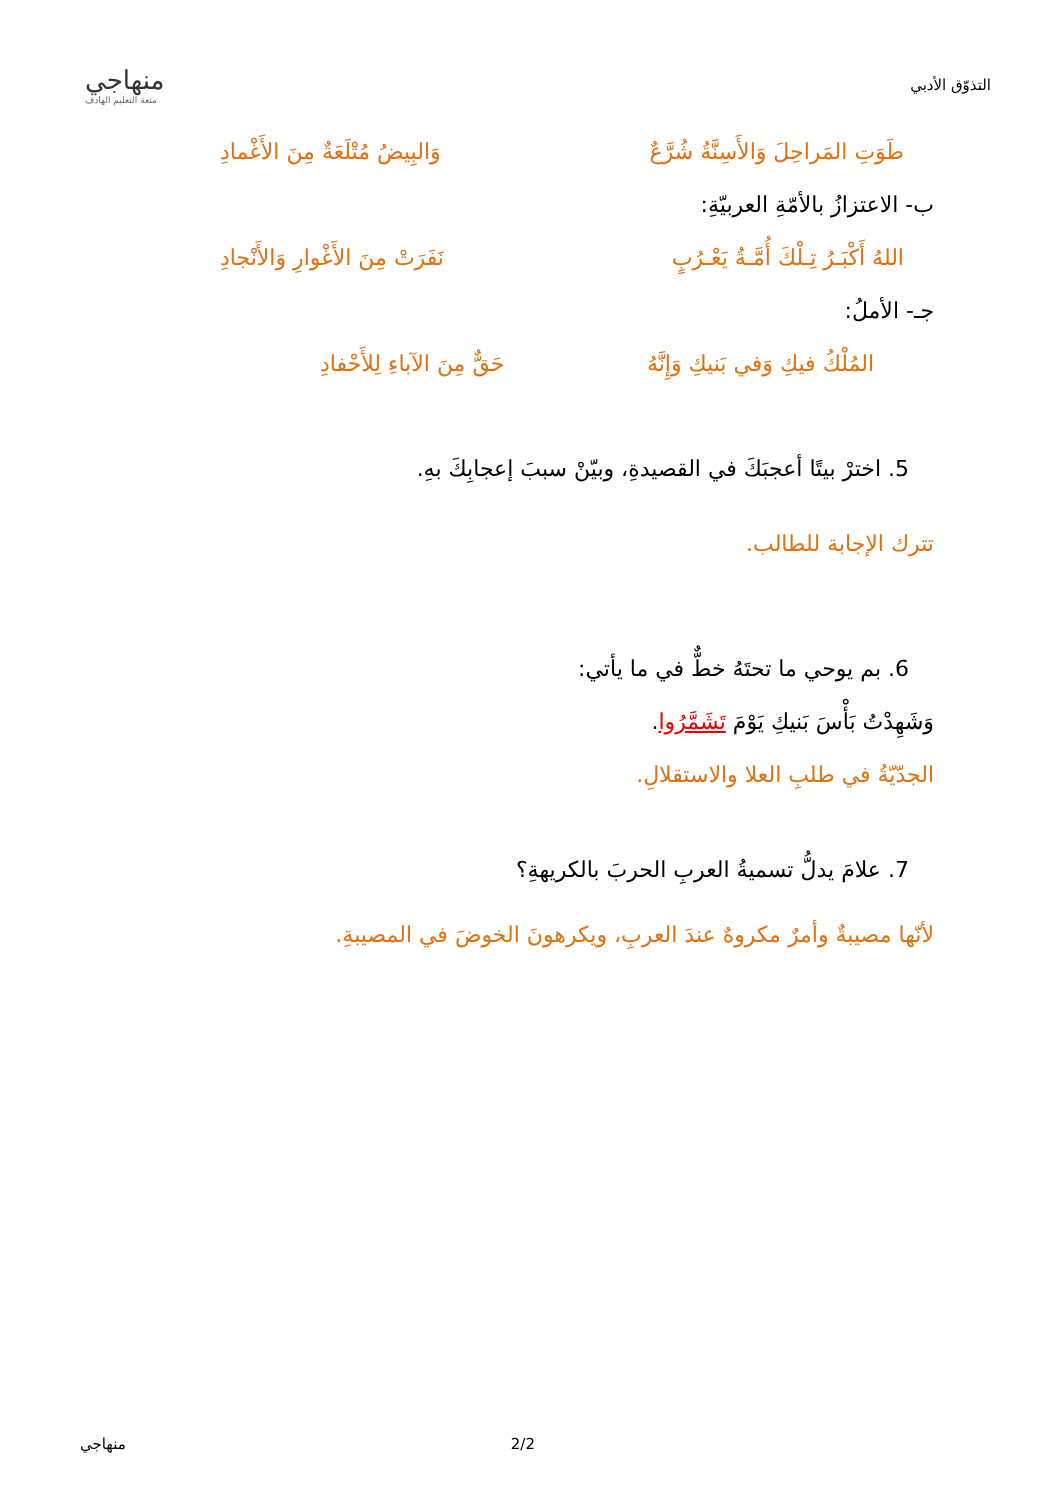منهاجي
متعة التعليم الهادف
التذوّق الأدبي
طَوَتِ المَراحِلَ وَالأَسِنَّةُ شُرَّعٌ وَالبِيضُ مُتْلَعَةٌ مِنَ الأَغْمادِ
ب- الاعتزازُ بالأمّةِ العربيّةِ:
اللهُ أَكْبَـرُ تِـلْكَ أُمَّـةُ يَعْـرُبٍ نَفَرَتْ مِنَ الأَغْوارِ وَالأَنْجادِ
جـ- الأملُ:
المُلْكُ فيكِ وَفي بَنيكِ وَإِنَّهُ حَقٌّ مِنَ الآباءِ لِلأَحْفادِ
5. اخترْ بيتًا أعجبَكَ في القصيدةِ، وبيّنْ سببَ إعجابِكَ بهِ.
تترك الإجابة للطالب.
6. بم يوحي ما تحتَهُ خطٌّ في ما يأتي:
وَشَهِدْتُ بَأْسَ بَنيكِ يَوْمَ تَشَمَّرُوا.
الجدّيّةُ في طلبِ العلا والاستقلالِ.
7. علامَ يدلُّ تسميةُ العربِ الحربَ بالكريهةِ؟
لأنّها مصيبةٌ وأمرٌ مكروهٌ عندَ العربِ، ويكرهونَ الخوضَ في المصيبةِ.
منهاجي 2/2